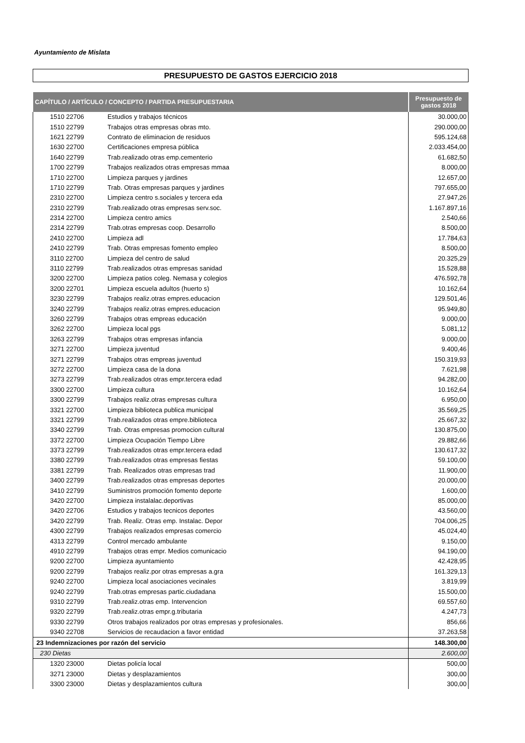Ayuntamiento de Mislata
PRESUPUESTO DE GASTOS EJERCICIO 2018
| CAPÍTULO / ARTÍCULO / CONCEPTO / PARTIDA PRESUPUESTARIA | | Presupuesto de gastos 2018 |
| --- | --- | --- |
| 1510 22706 | Estudios y trabajos técnicos | 30.000,00 |
| 1510 22799 | Trabajos otras empresas obras mto. | 290.000,00 |
| 1621 22799 | Contrato de eliminacion de residuos | 595.124,68 |
| 1630 22700 | Certificaciones empresa pública | 2.033.454,00 |
| 1640 22799 | Trab.realizado otras emp.cementerio | 61.682,50 |
| 1700 22799 | Trabajos realizados otras empresas mmaa | 8.000,00 |
| 1710 22700 | Limpieza parques y jardines | 12.657,00 |
| 1710 22799 | Trab. Otras empresas parques y jardines | 797.655,00 |
| 2310 22700 | Limpieza centro s.sociales y tercera eda | 27.947,26 |
| 2310 22799 | Trab.realizado otras empresas serv.soc. | 1.167.897,16 |
| 2314 22700 | Limpieza centro amics | 2.540,66 |
| 2314 22799 | Trab.otras empresas coop. Desarrollo | 8.500,00 |
| 2410 22700 | Limpieza adl | 17.784,63 |
| 2410 22799 | Trab. Otras empresas fomento empleo | 8.500,00 |
| 3110 22700 | Limpieza del centro de salud | 20.325,29 |
| 3110 22799 | Trab.realizados otras empresas sanidad | 15.528,88 |
| 3200 22700 | Limpieza patios coleg. Nemasa y colegios | 476.592,78 |
| 3200 22701 | Limpieza escuela adultos (huerto s) | 10.162,64 |
| 3230 22799 | Trabajos realiz.otras empres.educacion | 129.501,46 |
| 3240 22799 | Trabajos realiz.otras empres.educacion | 95.949,80 |
| 3260 22799 | Trabajos otras empreas educación | 9.000,00 |
| 3262 22700 | Limpieza local pgs | 5.081,12 |
| 3263 22799 | Trabajos otras empresas infancia | 9.000,00 |
| 3271 22700 | Limpieza juventud | 9.400,46 |
| 3271 22799 | Trabajos otras empreas juventud | 150.319,93 |
| 3272 22700 | Limpieza casa de la dona | 7.621,98 |
| 3273 22799 | Trab.realizados otras empr.tercera edad | 94.282,00 |
| 3300 22700 | Limpieza cultura | 10.162,64 |
| 3300 22799 | Trabajos realiz.otras empresas cultura | 6.950,00 |
| 3321 22700 | Limpieza biblioteca publica municipal | 35.569,25 |
| 3321 22799 | Trab.realizados otras empre.biblioteca | 25.667,32 |
| 3340 22799 | Trab. Otras empresas promocion cultural | 130.875,00 |
| 3372 22700 | Limpieza Ocupación Tiempo Libre | 29.882,66 |
| 3373 22799 | Trab.realizados otras empr.tercera edad | 130.617,32 |
| 3380 22799 | Trab.realizados otras empresas fiestas | 59.100,00 |
| 3381 22799 | Trab. Realizados otras empresas trad | 11.900,00 |
| 3400 22799 | Trab.realizados otras empresas deportes | 20.000,00 |
| 3410 22799 | Suministros promoción fomento deporte | 1.600,00 |
| 3420 22700 | Limpieza instalalac.deportivas | 85.000,00 |
| 3420 22706 | Estudios y trabajos tecnicos deportes | 43.560,00 |
| 3420 22799 | Trab. Realiz. Otras emp. Instalac. Depor | 704.006,25 |
| 4300 22799 | Trabajos realizados empresas comercio | 45.024,40 |
| 4313 22799 | Control mercado ambulante | 9.150,00 |
| 4910 22799 | Trabajos otras empr. Medios comunicacio | 94.190,00 |
| 9200 22700 | Limpieza ayuntamiento | 42.428,95 |
| 9200 22799 | Trabajos realiz.por otras empresas a.gra | 161.329,13 |
| 9240 22700 | Limpieza local asociaciones vecinales | 3.819,99 |
| 9240 22799 | Trab.otras empresas partic.ciudadana | 15.500,00 |
| 9310 22799 | Trab.realiz.otras emp. Intervencion | 69.557,60 |
| 9320 22799 | Trab.realiz.otras empr.g.tributaria | 4.247,73 |
| 9330 22799 | Otros trabajos realizados por otras empresas y profesionales. | 856,66 |
| 9340 22708 | Servicios de recaudacion a favor entidad | 37.263,58 |
| 23 Indemnizaciones por razón del servicio | | 148.300,00 |
| 230 Dietas | | 2.600,00 |
| 1320 23000 | Dietas policía local | 500,00 |
| 3271 23000 | Dietas y desplazamientos | 300,00 |
| 3300 23000 | Dietas y desplazamientos cultura | 300,00 |